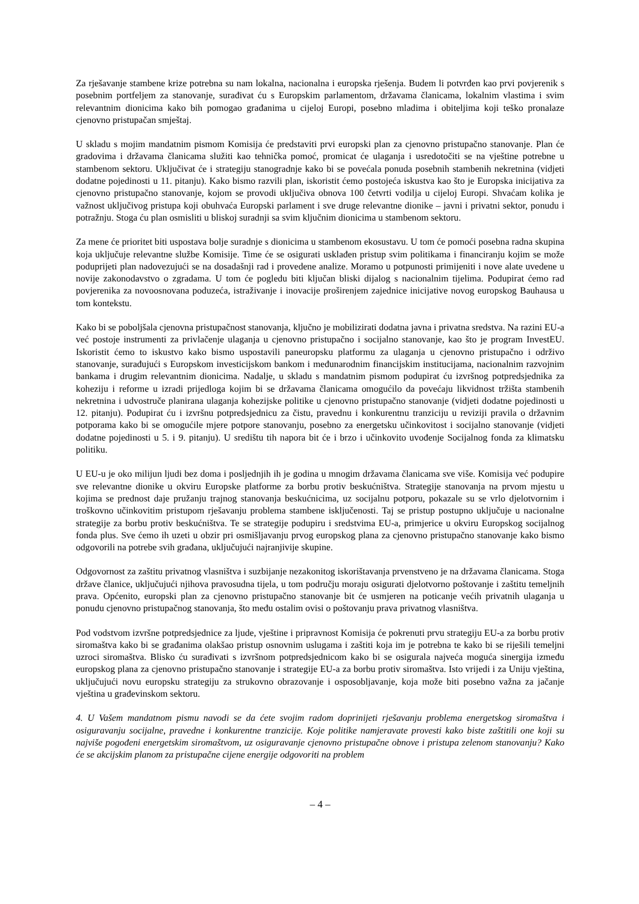Za rješavanje stambene krize potrebna su nam lokalna, nacionalna i europska rješenja. Budem li potvrđen kao prvi povjerenik s posebnim portfeljem za stanovanje, surađivat ću s Europskim parlamentom, državama članicama, lokalnim vlastima i svim relevantnim dionicima kako bih pomogao građanima u cijeloj Europi, posebno mladima i obiteljima koji teško pronalaze cjenovno pristupačan smještaj.
U skladu s mojim mandatnim pismom Komisija će predstaviti prvi europski plan za cjenovno pristupačno stanovanje. Plan će gradovima i državama članicama služiti kao tehnička pomoć, promicat će ulaganja i usredotočiti se na vještine potrebne u stambenom sektoru. Uključivat će i strategiju stanogradnje kako bi se povećala ponuda posebnih stambenih nekretnina (vidjeti dodatne pojedinosti u 11. pitanju). Kako bismo razvili plan, iskoristit ćemo postojeća iskustva kao što je Europska inicijativa za cjenovno pristupačno stanovanje, kojom se provodi uključiva obnova 100 četvrti vodilja u cijeloj Europi. Shvaćam kolika je važnost uključivog pristupa koji obuhvaća Europski parlament i sve druge relevantne dionike – javni i privatni sektor, ponudu i potražnju. Stoga ću plan osmisliti u bliskoj suradnji sa svim ključnim dionicima u stambenom sektoru.
Za mene će prioritet biti uspostava bolje suradnje s dionicima u stambenom ekosustavu. U tom će pomoći posebna radna skupina koja uključuje relevantne službe Komisije. Time će se osigurati usklađen pristup svim politikama i financiranju kojim se može poduprijeti plan nadovezujući se na dosadašnji rad i provedene analize. Moramo u potpunosti primijeniti i nove alate uvedene u novije zakonodavstvo o zgradama. U tom će pogledu biti ključan bliski dijalog s nacionalnim tijelima. Podupirat ćemo rad povjerenika za novoosnovana poduzeća, istraživanje i inovacije proširenjem zajednice inicijative novog europskog Bauhausa u tom kontekstu.
Kako bi se poboljšala cjenovna pristupačnost stanovanja, ključno je mobilizirati dodatna javna i privatna sredstva. Na razini EU-a već postoje instrumenti za privlačenje ulaganja u cjenovno pristupačno i socijalno stanovanje, kao što je program InvestEU. Iskoristit ćemo to iskustvo kako bismo uspostavili paneuropsku platformu za ulaganja u cjenovno pristupačno i održivo stanovanje, surađujući s Europskom investicijskom bankom i međunarodnim financijskim institucijama, nacionalnim razvojnim bankama i drugim relevantnim dionicima. Nadalje, u skladu s mandatnim pismom podupirat ću izvršnog potpredsjednika za koheziju i reforme u izradi prijedloga kojim bi se državama članicama omogućilo da povećaju likvidnost tržišta stambenih nekretnina i udvostruče planirana ulaganja kohezijske politike u cjenovno pristupačno stanovanje (vidjeti dodatne pojedinosti u 12. pitanju). Podupirat ću i izvršnu potpredsjednicu za čistu, pravednu i konkurentnu tranziciju u reviziji pravila o državnim potporama kako bi se omogućile mjere potpore stanovanju, posebno za energetsku učinkovitost i socijalno stanovanje (vidjeti dodatne pojedinosti u 5. i 9. pitanju). U središtu tih napora bit će i brzo i učinkovito uvođenje Socijalnog fonda za klimatsku politiku.
U EU-u je oko milijun ljudi bez doma i posljednjih ih je godina u mnogim državama članicama sve više. Komisija već podupire sve relevantne dionike u okviru Europske platforme za borbu protiv beskućništva. Strategije stanovanja na prvom mjestu u kojima se prednost daje pružanju trajnog stanovanja beskućnicima, uz socijalnu potporu, pokazale su se vrlo djelotvornim i troškovno učinkovitim pristupom rješavanju problema stambene isključenosti. Taj se pristup postupno uključuje u nacionalne strategije za borbu protiv beskućništva. Te se strategije podupiru i sredstvima EU-a, primjerice u okviru Europskog socijalnog fonda plus. Sve ćemo ih uzeti u obzir pri osmišljavanju prvog europskog plana za cjenovno pristupačno stanovanje kako bismo odgovorili na potrebe svih građana, uključujući najranjivije skupine.
Odgovornost za zaštitu privatnog vlasništva i suzbijanje nezakonitog iskorištavanja prvenstveno je na državama članicama. Stoga države članice, uključujući njihova pravosudna tijela, u tom području moraju osigurati djelotvorno poštovanje i zaštitu temeljnih prava. Općenito, europski plan za cjenovno pristupačno stanovanje bit će usmjeren na poticanje većih privatnih ulaganja u ponudu cjenovno pristupačnog stanovanja, što među ostalim ovisi o poštovanju prava privatnog vlasništva.
Pod vodstvom izvršne potpredsjednice za ljude, vještine i pripravnost Komisija će pokrenuti prvu strategiju EU-a za borbu protiv siromaštva kako bi se građanima olakšao pristup osnovnim uslugama i zaštiti koja im je potrebna te kako bi se riješili temeljni uzroci siromaštva. Blisko ću surađivati s izvršnom potpredsjednicom kako bi se osigurala najveća moguća sinergija između europskog plana za cjenovno pristupačno stanovanje i strategije EU-a za borbu protiv siromaštva. Isto vrijedi i za Uniju vještina, uključujući novu europsku strategiju za strukovno obrazovanje i osposobljavanje, koja može biti posebno važna za jačanje vještina u građevinskom sektoru.
4. U Vašem mandatnom pismu navodi se da ćete svojim radom doprinijeti rješavanju problema energetskog siromaštva i osiguravanju socijalne, pravedne i konkurentne tranzicije. Koje politike namjeravate provesti kako biste zaštitili one koji su najviše pogođeni energetskim siromaštvom, uz osiguravanje cjenovno pristupačne obnove i pristupa zelenom stanovanju? Kako će se akcijskim planom za pristupačne cijene energije odgovoriti na problem
– 4 –